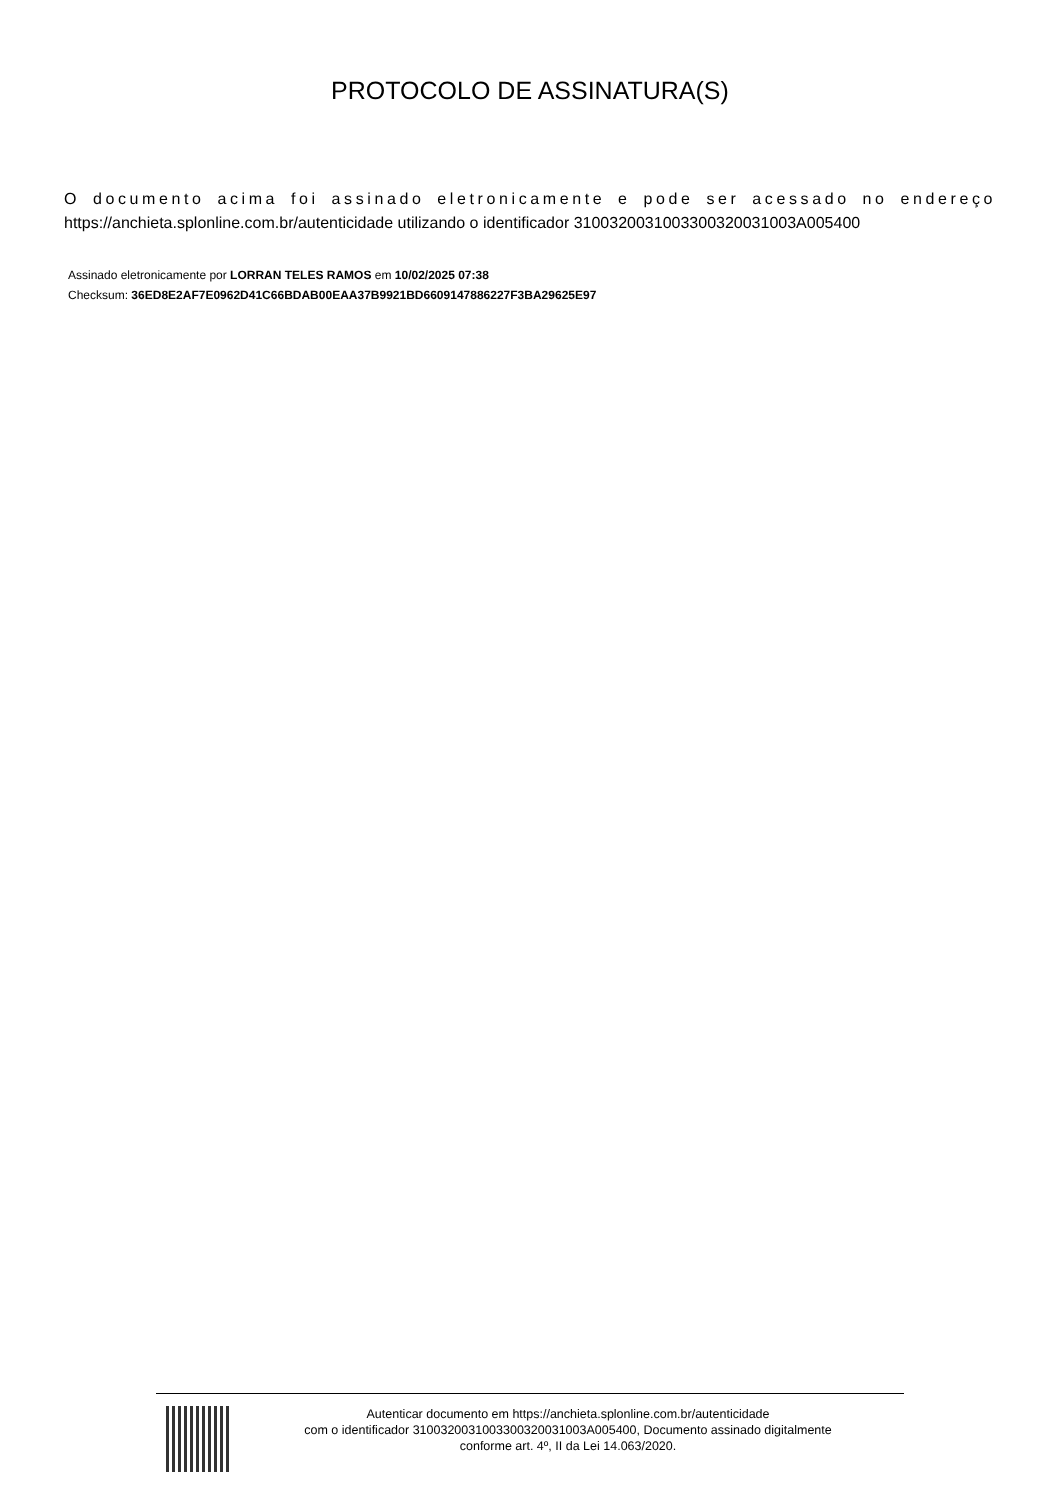PROTOCOLO DE ASSINATURA(S)
O documento acima foi assinado eletronicamente e pode ser acessado no endereço https://anchieta.splonline.com.br/autenticidade utilizando o identificador 310032003100330032003100​3A005400
Assinado eletronicamente por LORRAN TELES RAMOS em 10/02/2025 07:38
Checksum: 36ED8E2AF7E0962D41C66BDAB00EAA37B9921BD6609147886227F3BA29625E97
Autenticar documento em https://anchieta.splonline.com.br/autenticidade
com o identificador 3100320031003300320031003A005400, Documento assinado digitalmente
conforme art. 4º, II da Lei 14.063/2020.